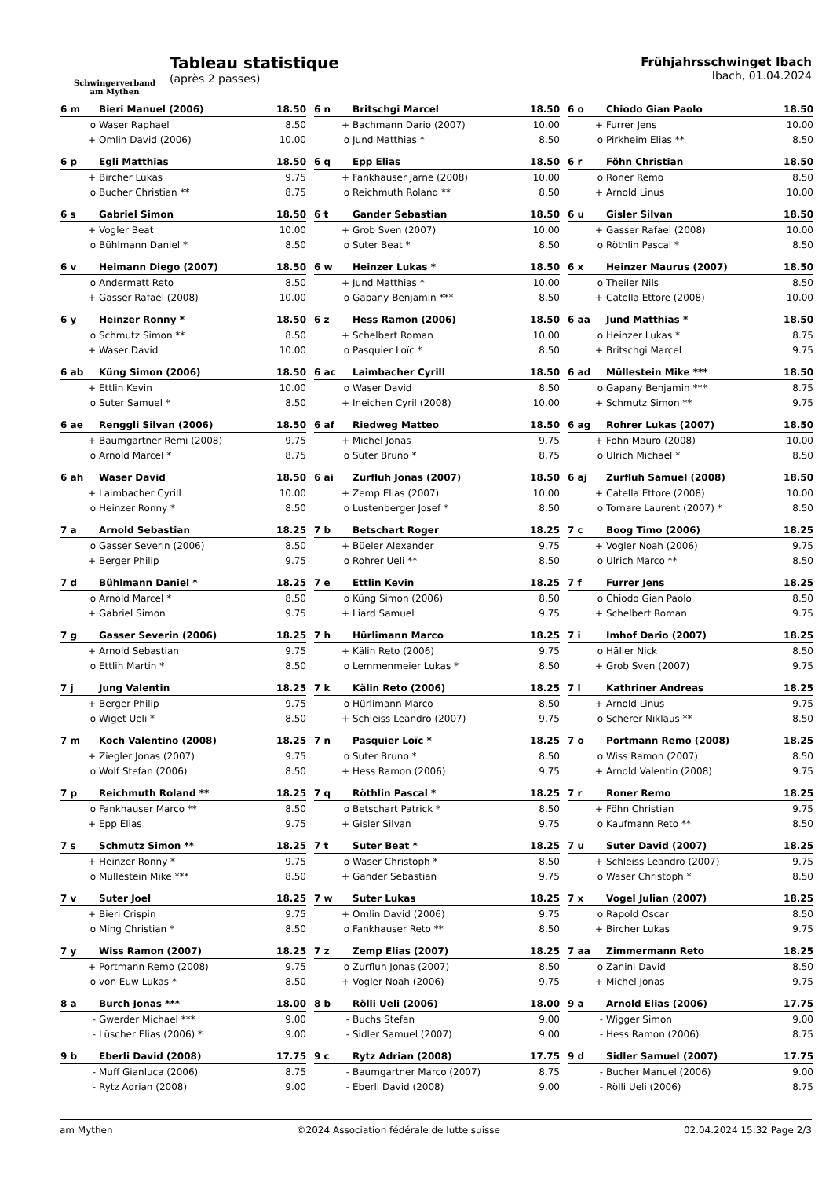Schwingerverband
am Mythen
Tableau statistique
(après 2 passes)
Frühjahrsschwinget Ibach
Ibach, 01.04.2024
| 6 m | Bieri Manuel (2006) | 18.50 |
| --- | --- | --- |
| o | Waser Raphael | 8.50 |
| + | Omlin David (2006) | 10.00 |
| 6 n | Britschgi Marcel | 18.50 |
| --- | --- | --- |
| + | Bachmann Dario (2007) | 10.00 |
| o | Jund Matthias * | 8.50 |
| 6 o | Chiodo Gian Paolo | 18.50 |
| --- | --- | --- |
| + | Furrer Jens | 10.00 |
| o | Pirkheim Elias ** | 8.50 |
| 6 p | Egli Matthias | 18.50 |
| --- | --- | --- |
| + | Bircher Lukas | 9.75 |
| o | Bucher Christian ** | 8.75 |
| 6 q | Epp Elias | 18.50 |
| --- | --- | --- |
| + | Fankhauser Jarne (2008) | 10.00 |
| o | Reichmuth Roland ** | 8.50 |
| 6 r | Föhn Christian | 18.50 |
| --- | --- | --- |
| o | Roner Remo | 8.50 |
| + | Arnold Linus | 10.00 |
| 6 s | Gabriel Simon | 18.50 |
| --- | --- | --- |
| + | Vogler Beat | 10.00 |
| o | Bühlmann Daniel * | 8.50 |
| 6 t | Gander Sebastian | 18.50 |
| --- | --- | --- |
| + | Grob Sven (2007) | 10.00 |
| o | Suter Beat * | 8.50 |
| 6 u | Gisler Silvan | 18.50 |
| --- | --- | --- |
| + | Gasser Rafael (2008) | 10.00 |
| o | Röthlin Pascal * | 8.50 |
| 6 v | Heimann Diego (2007) | 18.50 |
| --- | --- | --- |
| o | Andermatt Reto | 8.50 |
| + | Gasser Rafael (2008) | 10.00 |
| 6 w | Heinzer Lukas * | 18.50 |
| --- | --- | --- |
| + | Jund Matthias * | 10.00 |
| o | Gapany Benjamin *** | 8.50 |
| 6 x | Heinzer Maurus (2007) | 18.50 |
| --- | --- | --- |
| o | Theiler Nils | 8.50 |
| + | Catella Ettore (2008) | 10.00 |
| 6 y | Heinzer Ronny * | 18.50 |
| --- | --- | --- |
| o | Schmutz Simon ** | 8.50 |
| + | Waser David | 10.00 |
| 6 z | Hess Ramon (2006) | 18.50 |
| --- | --- | --- |
| + | Schelbert Roman | 10.00 |
| o | Pasquier Loïc * | 8.50 |
| 6 aa | Jund Matthias * | 18.50 |
| --- | --- | --- |
| o | Heinzer Lukas * | 8.75 |
| + | Britschgi Marcel | 9.75 |
| 6 ab | Küng Simon (2006) | 18.50 |
| --- | --- | --- |
| + | Ettlin Kevin | 10.00 |
| o | Suter Samuel * | 8.50 |
| 6 ac | Laimbacher Cyrill | 18.50 |
| --- | --- | --- |
| o | Waser David | 8.50 |
| + | Ineichen Cyril (2008) | 10.00 |
| 6 ad | Müllestein Mike *** | 18.50 |
| --- | --- | --- |
| o | Gapany Benjamin *** | 8.75 |
| + | Schmutz Simon ** | 9.75 |
| 6 ae | Renggli Silvan (2006) | 18.50 |
| --- | --- | --- |
| + | Baumgartner Remi (2008) | 9.75 |
| o | Arnold Marcel * | 8.75 |
| 6 af | Riedweg Matteo | 18.50 |
| --- | --- | --- |
| + | Michel Jonas | 9.75 |
| o | Suter Bruno * | 8.75 |
| 6 ag | Rohrer Lukas (2007) | 18.50 |
| --- | --- | --- |
| + | Föhn Mauro (2008) | 10.00 |
| o | Ulrich Michael * | 8.50 |
| 6 ah | Waser David | 18.50 |
| --- | --- | --- |
| + | Laimbacher Cyrill | 10.00 |
| o | Heinzer Ronny * | 8.50 |
| 6 ai | Zurfluh Jonas (2007) | 18.50 |
| --- | --- | --- |
| + | Zemp Elias (2007) | 10.00 |
| o | Lustenberger Josef * | 8.50 |
| 6 aj | Zurfluh Samuel (2008) | 18.50 |
| --- | --- | --- |
| + | Catella Ettore (2008) | 10.00 |
| o | Tornare Laurent (2007) * | 8.50 |
| 7 a | Arnold Sebastian | 18.25 |
| --- | --- | --- |
| o | Gasser Severin (2006) | 8.50 |
| + | Berger Philip | 9.75 |
| 7 b | Betschart Roger | 18.25 |
| --- | --- | --- |
| + | Büeler Alexander | 9.75 |
| o | Rohrer Ueli ** | 8.50 |
| 7 c | Boog Timo (2006) | 18.25 |
| --- | --- | --- |
| + | Vogler Noah (2006) | 9.75 |
| o | Ulrich Marco ** | 8.50 |
| 7 d | Bühlmann Daniel * | 18.25 |
| --- | --- | --- |
| o | Arnold Marcel * | 8.50 |
| + | Gabriel Simon | 9.75 |
| 7 e | Ettlin Kevin | 18.25 |
| --- | --- | --- |
| o | Küng Simon (2006) | 8.50 |
| + | Liard Samuel | 9.75 |
| 7 f | Furrer Jens | 18.25 |
| --- | --- | --- |
| o | Chiodo Gian Paolo | 8.50 |
| + | Schelbert Roman | 9.75 |
| 7 g | Gasser Severin (2006) | 18.25 |
| --- | --- | --- |
| + | Arnold Sebastian | 9.75 |
| o | Ettlin Martin * | 8.50 |
| 7 h | Hürlimann Marco | 18.25 |
| --- | --- | --- |
| + | Kälin Reto (2006) | 9.75 |
| o | Lemmenmeier Lukas * | 8.50 |
| 7 i | Imhof Dario (2007) | 18.25 |
| --- | --- | --- |
| o | Häller Nick | 8.50 |
| + | Grob Sven (2007) | 9.75 |
| 7 j | Jung Valentin | 18.25 |
| --- | --- | --- |
| + | Berger Philip | 9.75 |
| o | Wiget Ueli * | 8.50 |
| 7 k | Kälin Reto (2006) | 18.25 |
| --- | --- | --- |
| o | Hürlimann Marco | 8.50 |
| + | Schleiss Leandro (2007) | 9.75 |
| 7 l | Kathriner Andreas | 18.25 |
| --- | --- | --- |
| + | Arnold Linus | 9.75 |
| o | Scherer Niklaus ** | 8.50 |
| 7 m | Koch Valentino (2008) | 18.25 |
| --- | --- | --- |
| + | Ziegler Jonas (2007) | 9.75 |
| o | Wolf Stefan (2006) | 8.50 |
| 7 n | Pasquier Loïc * | 18.25 |
| --- | --- | --- |
| o | Suter Bruno * | 8.50 |
| + | Hess Ramon (2006) | 9.75 |
| 7 o | Portmann Remo (2008) | 18.25 |
| --- | --- | --- |
| o | Wiss Ramon (2007) | 8.50 |
| + | Arnold Valentin (2008) | 9.75 |
| 7 p | Reichmuth Roland ** | 18.25 |
| --- | --- | --- |
| o | Fankhauser Marco ** | 8.50 |
| + | Epp Elias | 9.75 |
| 7 q | Röthlin Pascal * | 18.25 |
| --- | --- | --- |
| o | Betschart Patrick * | 8.50 |
| + | Gisler Silvan | 9.75 |
| 7 r | Roner Remo | 18.25 |
| --- | --- | --- |
| + | Föhn Christian | 9.75 |
| o | Kaufmann Reto ** | 8.50 |
| 7 s | Schmutz Simon ** | 18.25 |
| --- | --- | --- |
| + | Heinzer Ronny * | 9.75 |
| o | Müllestein Mike *** | 8.50 |
| 7 t | Suter Beat * | 18.25 |
| --- | --- | --- |
| o | Waser Christoph * | 8.50 |
| + | Gander Sebastian | 9.75 |
| 7 u | Suter David (2007) | 18.25 |
| --- | --- | --- |
| + | Schleiss Leandro (2007) | 9.75 |
| o | Waser Christoph * | 8.50 |
| 7 v | Suter Joel | 18.25 |
| --- | --- | --- |
| + | Bieri Crispin | 9.75 |
| o | Ming Christian * | 8.50 |
| 7 w | Suter Lukas | 18.25 |
| --- | --- | --- |
| + | Omlin David (2006) | 9.75 |
| o | Fankhauser Reto ** | 8.50 |
| 7 x | Vogel Julian (2007) | 18.25 |
| --- | --- | --- |
| o | Rapold Oscar | 8.50 |
| + | Bircher Lukas | 9.75 |
| 7 y | Wiss Ramon (2007) | 18.25 |
| --- | --- | --- |
| + | Portmann Remo (2008) | 9.75 |
| o | von Euw Lukas * | 8.50 |
| 7 z | Zemp Elias (2007) | 18.25 |
| --- | --- | --- |
| o | Zurfluh Jonas (2007) | 8.50 |
| + | Vogler Noah (2006) | 9.75 |
| 7 aa | Zimmermann Reto | 18.25 |
| --- | --- | --- |
| o | Zanini David | 8.50 |
| + | Michel Jonas | 9.75 |
| 8 a | Burch Jonas *** | 18.00 |
| --- | --- | --- |
| - | Gwerder Michael *** | 9.00 |
| - | Lüscher Elias (2006) * | 9.00 |
| 8 b | Rölli Ueli (2006) | 18.00 |
| --- | --- | --- |
| - | Buchs Stefan | 9.00 |
| - | Sidler Samuel (2007) | 9.00 |
| 9 a | Arnold Elias (2006) | 17.75 |
| --- | --- | --- |
| - | Wigger Simon | 9.00 |
| - | Hess Ramon (2006) | 8.75 |
| 9 b | Eberli David (2008) | 17.75 |
| --- | --- | --- |
| - | Muff Gianluca (2006) | 8.75 |
| - | Rytz Adrian (2008) | 9.00 |
| 9 c | Rytz Adrian (2008) | 17.75 |
| --- | --- | --- |
| - | Baumgartner Marco (2007) | 8.75 |
| - | Eberli David (2008) | 9.00 |
| 9 d | Sidler Samuel (2007) | 17.75 |
| --- | --- | --- |
| - | Bucher Manuel (2006) | 9.00 |
| - | Rölli Ueli (2006) | 8.75 |
am Mythen ©2024 Association fédérale de lutte suisse 02.04.2024 15:32 Page 2/3